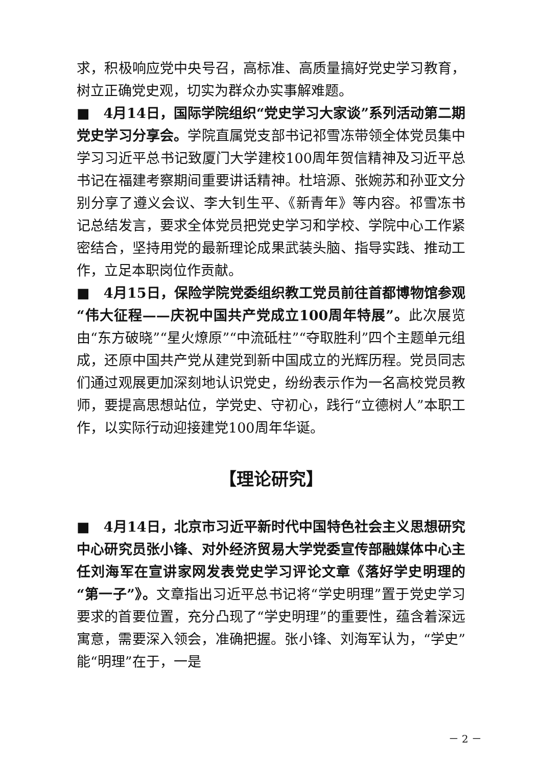求，积极响应党中央号召，高标准、高质量搞好党史学习教育，树立正确党史观，切实为群众办实事解难题。
■　4月14日，国际学院组织“党史学习大家谈”系列活动第二期党史学习分享会。学院直属党支部书记祁雪冻带领全体党员集中学习习近平总书记致厦门大学建校100周年贺信精神及习近平总书记在福建考察期间重要讲话精神。杜培源、张婉苏和孙亚文分别分享了遵义会议、李大钊生平、《新青年》等内容。祁雪冻书记总结发言，要求全体党员把党史学习和学校、学院中心工作紧密结合，坚持用党的最新理论成果武装头脑、指导实践、推动工作，立足本职岗位作贡献。
■　4月15日，保险学院党委组织教工党员前往首都博物馆参观“伟大征程——庆祝中国共产党成立100周年特展”。此次展览由“东方破晓”“星火燎原”“中流砥柱”“夺取胜利”四个主题单元组成，还原中国共产党从建党到新中国成立的光辉历程。党员同志们通过观展更加深刻地认识党史，纷纷表示作为一名高校党员教师，要提高思想站位，学党史、守初心，践行“立德树人”本职工作，以实际行动迎接建党100周年华诞。
【理论研究】
■　4月14日，北京市习近平新时代中国特色社会主义思想研究中心研究员张小锋、对外经济贸易大学党委宣传部融媒体中心主任刘海军在宣讲家网发表党史学习评论文章《落好学史明理的“第一子”》。文章指出习近平总书记将“学史明理”置于党史学习要求的首要位置，充分凸现了“学史明理”的重要性，蕴含着深远寓意，需要深入领会，准确把握。张小锋、刘海军认为，“学史”能“明理”在于，一是
－ 2 －